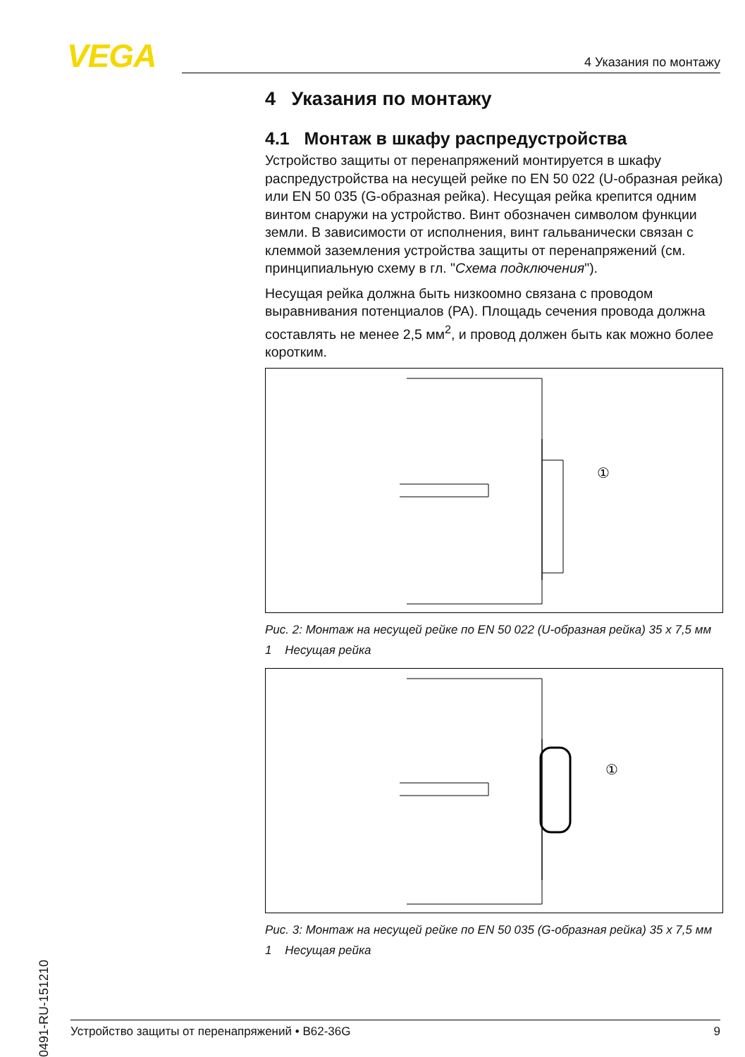VEGA 4 Указания по монтажу
4 Указания по монтажу
4.1 Монтаж в шкафу распредустройства
Устройство защиты от перенапряжений монтируется в шкафу распредустройства на несущей рейке по EN 50 022 (U-образная рейка) или EN 50 035 (G-образная рейка). Несущая рейка крепится одним винтом снаружи на устройство. Винт обозначен символом функции земли. В зависимости от исполнения, винт гальванически связан с клеммой заземления устройства защиты от перенапряжений (см. принципиальную схему в гл. "Схема подключения").
Несущая рейка должна быть низкоомно связана с проводом выравнивания потенциалов (PA). Площадь сечения провода должна составлять не менее 2,5 мм<sup>2</sup>, и провод должен быть как можно более коротким.
①
Рис. 2: Монтаж на несущей рейке по EN 50 022 (U-образная рейка) 35 x 7,5 мм
1 Несущая рейка
①
Рис. 3: Монтаж на несущей рейке по EN 50 035 (G-образная рейка) 35 x 7,5 мм
1 Несущая рейка
40491-RU-151210
Устройство защиты от перенапряжений • B62-36G 9